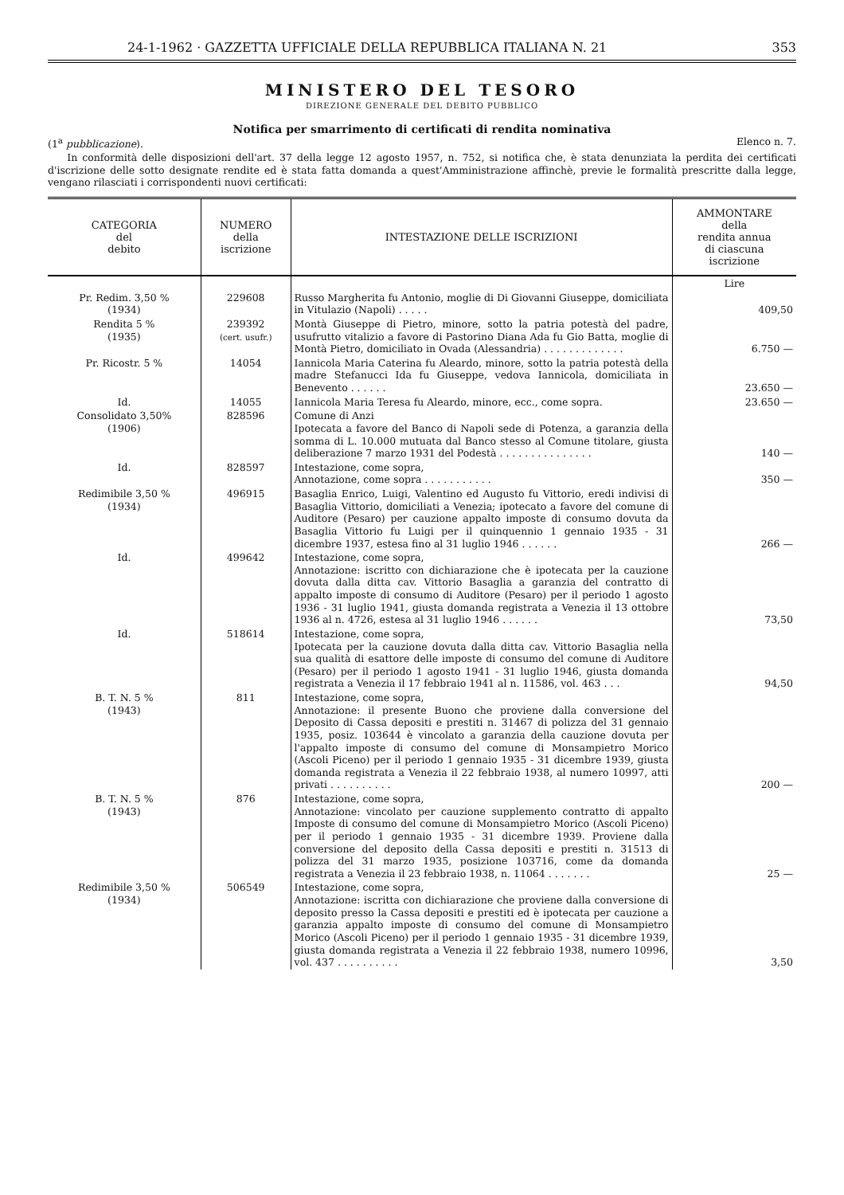24-1-1962 · GAZZETTA UFFICIALE DELLA REPUBBLICA ITALIANA N. 21 353
MINISTERO DEL TESORO
DIREZIONE GENERALE DEL DEBITO PUBBLICO
Notifica per smarrimento di certificati di rendita nominativa
(1<sup>a</sup> pubblicazione). Elenco n. 7.
In conformità delle disposizioni dell'art. 37 della legge 12 agosto 1957, n. 752, si notifica che, è stata denunziata la perdita dei certificati d'iscrizione delle sotto designate rendite ed è stata fatta domanda a quest'Amministrazione affinchè, previe le formalità prescritte dalla legge, vengano rilasciati i corrispondenti nuovi certificati:
| CATEGORIA del debito | NUMERO della iscrizione | INTESTAZIONE DELLE ISCRIZIONI | AMMONTARE della rendita annua di ciascuna iscrizione |
| --- | --- | --- | --- |
| | | | Lire |
| Pr. Redim. 3,50 % (1934) | 229608 | Russo Margherita fu Antonio, moglie di Di Giovanni Giuseppe, domiciliata in Vitulazio (Napoli) . . . . . | 409,50 |
| Rendita 5 % (1935) | 239392 (cert. usufr.) | Montà Giuseppe di Pietro, minore, sotto la patria potestà del padre, usufrutto vitalizio a favore di Pastorino Diana Ada fu Gio Batta, moglie di Montà Pietro, domiciliato in Ovada (Alessandria) . . . . . . . . . . . . . | 6.750 — |
| Pr. Ricostr. 5 % | 14054 | Iannicola Maria Caterina fu Aleardo, minore, sotto la patria potestà della madre Stefanucci Ida fu Giuseppe, vedova Iannicola, domiciliata in Benevento . . . . . . | 23.650 — |
| Id. | 14055 | Iannicola Maria Teresa fu Aleardo, minore, ecc., come sopra. | 23.650 — |
| Consolidato 3,50% (1906) | 828596 | Comune di Anzi Ipotecata a favore del Banco di Napoli sede di Potenza, a garanzia della somma di L. 10.000 mutuata dal Banco stesso al Comune titolare, giusta deliberazione 7 marzo 1931 del Podestà . . . . . . . . . . . . . . . | 140 — |
| Id. | 828597 | Intestazione, come sopra, Annotazione, come sopra . . . . . . . . . . . | 350 — |
| Redimibile 3,50 % (1934) | 496915 | Basaglia Enrico, Luigi, Valentino ed Augusto fu Vittorio, eredi indivisi di Basaglia Vittorio, domiciliati a Venezia; ipotecato a favore del comune di Auditore (Pesaro) per cauzione appalto imposte di consumo dovuta da Basaglia Vittorio fu Luigi per il quinquennio 1 gennaio 1935 - 31 dicembre 1937, estesa fino al 31 luglio 1946 . . . . . . | 266 — |
| Id. | 499642 | Intestazione, come sopra, Annotazione: iscritto con dichiarazione che è ipotecata per la cauzione dovuta dalla ditta cav. Vittorio Basaglia a garanzia del contratto di appalto imposte di consumo di Auditore (Pesaro) per il periodo 1 agosto 1936 - 31 luglio 1941, giusta domanda registrata a Venezia il 13 ottobre 1936 al n. 4726, estesa al 31 luglio 1946 . . . . . . | 73,50 |
| Id. | 518614 | Intestazione, come sopra, Ipotecata per la cauzione dovuta dalla ditta cav. Vittorio Basaglia nella sua qualità di esattore delle imposte di consumo del comune di Auditore (Pesaro) per il periodo 1 agosto 1941 - 31 luglio 1946, giusta domanda registrata a Venezia il 17 febbraio 1941 al n. 11586, vol. 463 . . . | 94,50 |
| B. T. N. 5 % (1943) | 811 | Intestazione, come sopra, Annotazione: il presente Buono che proviene dalla conversione del Deposito di Cassa depositi e prestiti n. 31467 di polizza del 31 gennaio 1935, posiz. 103644 è vincolato a garanzia della cauzione dovuta per l'appalto imposte di consumo del comune di Monsampietro Morico (Ascoli Piceno) per il periodo 1 gennaio 1935 - 31 dicembre 1939, giusta domanda registrata a Venezia il 22 febbraio 1938, al numero 10997, atti privati . . . . . . . . . . | 200 — |
| B. T. N. 5 % (1943) | 876 | Intestazione, come sopra, Annotazione: vincolato per cauzione supplemento contratto di appalto Imposte di consumo del comune di Monsampietro Morico (Ascoli Piceno) per il periodo 1 gennaio 1935 - 31 dicembre 1939. Proviene dalla conversione del deposito della Cassa depositi e prestiti n. 31513 di polizza del 31 marzo 1935, posizione 103716, come da domanda registrata a Venezia il 23 febbraio 1938, n. 11064 . . . . . . . | 25 — |
| Redimibile 3,50 % (1934) | 506549 | Intestazione, come sopra, Annotazione: iscritta con dichiarazione che proviene dalla conversione di deposito presso la Cassa depositi e prestiti ed è ipotecata per cauzione a garanzia appalto imposte di consumo del comune di Monsampietro Morico (Ascoli Piceno) per il periodo 1 gennaio 1935 - 31 dicembre 1939, giusta domanda registrata a Venezia il 22 febbraio 1938, numero 10996, vol. 437 . . . . . . . . . . | 3,50 |